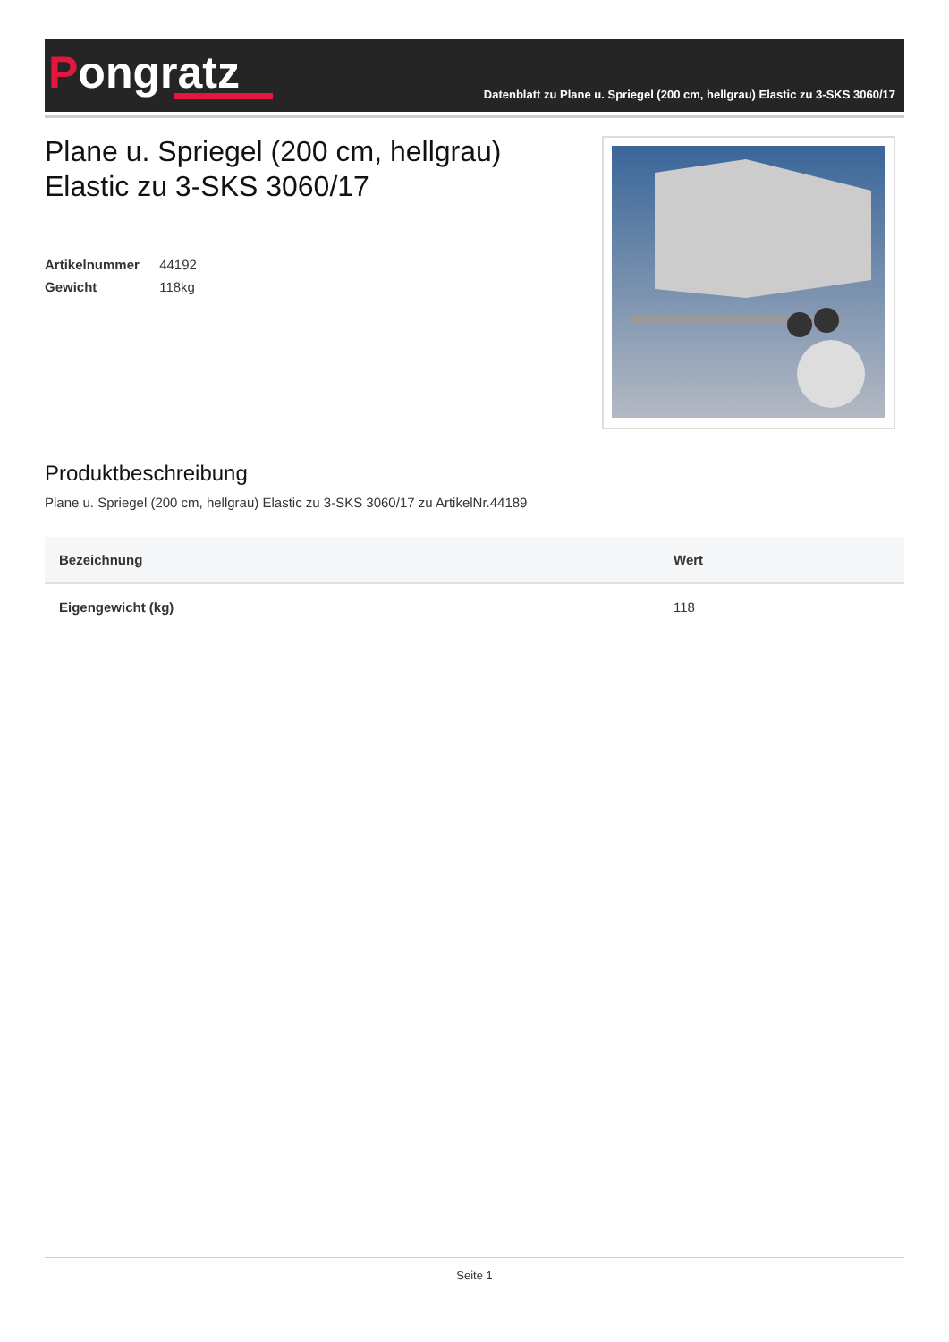Pongratz
Datenblatt zu Plane u. Spriegel (200 cm, hellgrau) Elastic zu 3-SKS 3060/17
Plane u. Spriegel (200 cm, hellgrau) Elastic zu 3-SKS 3060/17
Artikelnummer 44192
Gewicht 118kg
Produktbeschreibung
Plane u. Spriegel (200 cm, hellgrau) Elastic zu 3-SKS 3060/17 zu ArtikelNr.44189
| Bezeichnung | Wert |
| --- | --- |
| Eigengewicht (kg) | 118 |
Seite 1